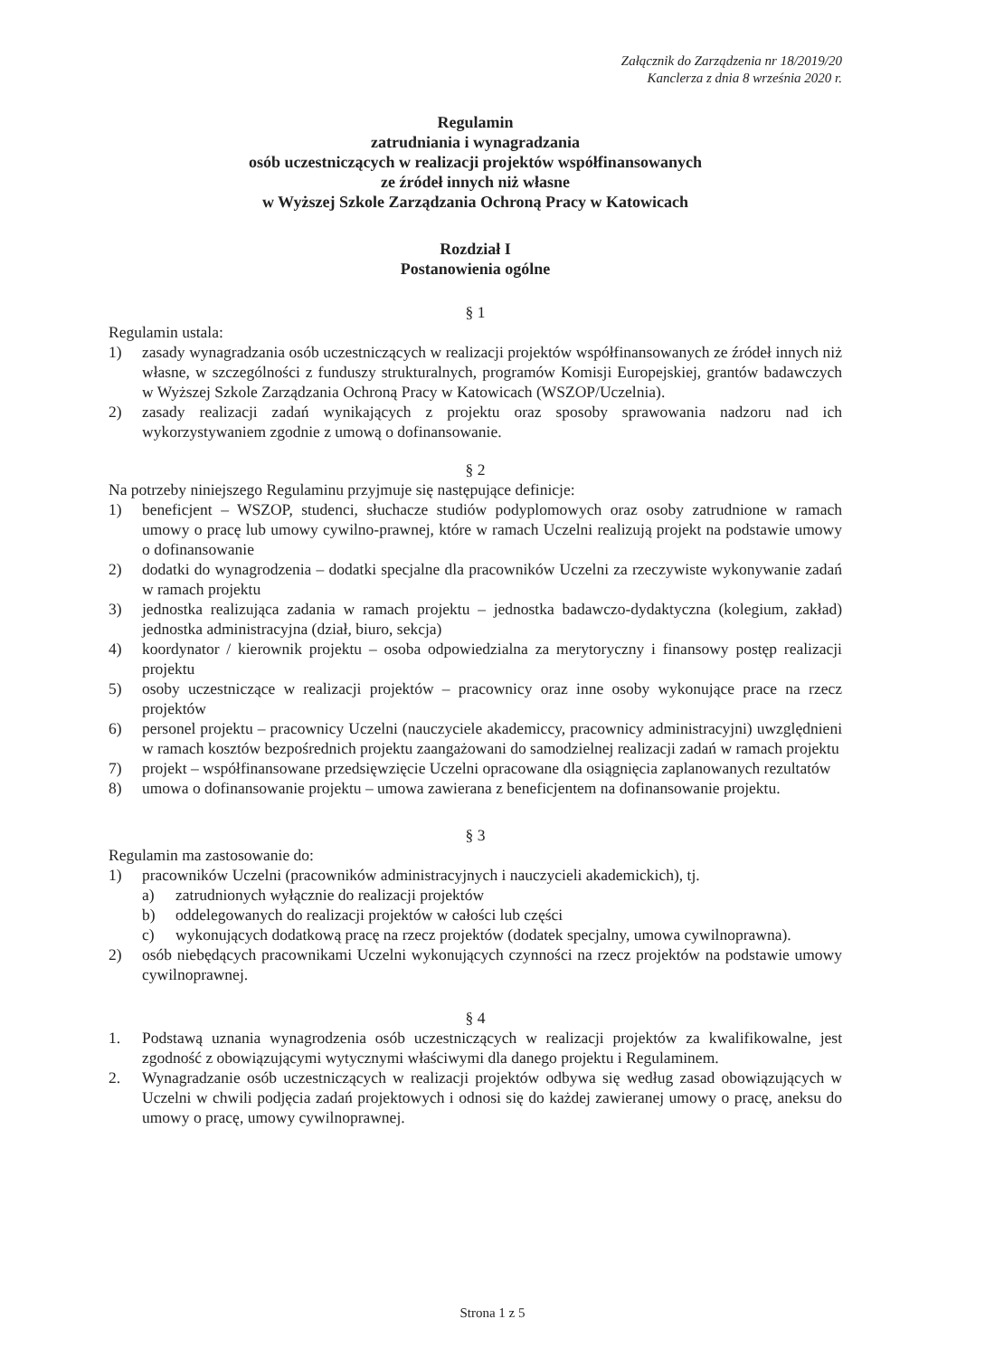Załącznik do Zarządzenia nr 18/2019/20
Kanclerza z dnia 8 września 2020 r.
Regulamin
zatrudniania i wynagradzania
osób uczestniczących w realizacji projektów współfinansowanych
ze źródeł innych niż własne
w Wyższej Szkole Zarządzania Ochroną Pracy w Katowicach
Rozdział I
Postanowienia ogólne
§ 1
Regulamin ustala:
1) zasady wynagradzania osób uczestniczących w realizacji projektów współfinansowanych ze źródeł innych niż własne, w szczególności z funduszy strukturalnych, programów Komisji Europejskiej, grantów badawczych w Wyższej Szkole Zarządzania Ochroną Pracy w Katowicach (WSZOP/Uczelnia).
2) zasady realizacji zadań wynikających z projektu oraz sposoby sprawowania nadzoru nad ich wykorzystywaniem zgodnie z umową o dofinansowanie.
§ 2
Na potrzeby niniejszego Regulaminu przyjmuje się następujące definicje:
1) beneficjent – WSZOP, studenci, słuchacze studiów podyplomowych oraz osoby zatrudnione w ramach umowy o pracę lub umowy cywilno-prawnej, które w ramach Uczelni realizują projekt na podstawie umowy o dofinansowanie
2) dodatki do wynagrodzenia – dodatki specjalne dla pracowników Uczelni za rzeczywiste wykonywanie zadań w ramach projektu
3) jednostka realizująca zadania w ramach projektu – jednostka badawczo-dydaktyczna (kolegium, zakład) jednostka administracyjna (dział, biuro, sekcja)
4) koordynator / kierownik projektu – osoba odpowiedzialna za merytoryczny i finansowy postęp realizacji projektu
5) osoby uczestniczące w realizacji projektów – pracownicy oraz inne osoby wykonujące prace na rzecz projektów
6) personel projektu – pracownicy Uczelni (nauczyciele akademiccy, pracownicy administracyjni) uwzględnieni w ramach kosztów bezpośrednich projektu zaangażowani do samodzielnej realizacji zadań w ramach projektu
7) projekt – współfinansowane przedsięwzięcie Uczelni opracowane dla osiągnięcia zaplanowanych rezultatów
8) umowa o dofinansowanie projektu – umowa zawierana z beneficjentem na dofinansowanie projektu.
§ 3
Regulamin ma zastosowanie do:
1) pracowników Uczelni (pracowników administracyjnych i nauczycieli akademickich), tj.
a) zatrudnionych wyłącznie do realizacji projektów
b) oddelegowanych do realizacji projektów w całości lub części
c) wykonujących dodatkową pracę na rzecz projektów (dodatek specjalny, umowa cywilnoprawna).
2) osób niebędących pracownikami Uczelni wykonujących czynności na rzecz projektów na podstawie umowy cywilnoprawnej.
§ 4
1. Podstawą uznania wynagrodzenia osób uczestniczących w realizacji projektów za kwalifikowalne, jest zgodność z obowiązującymi wytycznymi właściwymi dla danego projektu i Regulaminem.
2. Wynagradzanie osób uczestniczących w realizacji projektów odbywa się według zasad obowiązujących w Uczelni w chwili podjęcia zadań projektowych i odnosi się do każdej zawieranej umowy o pracę, aneksu do umowy o pracę, umowy cywilnoprawnej.
Strona 1 z 5